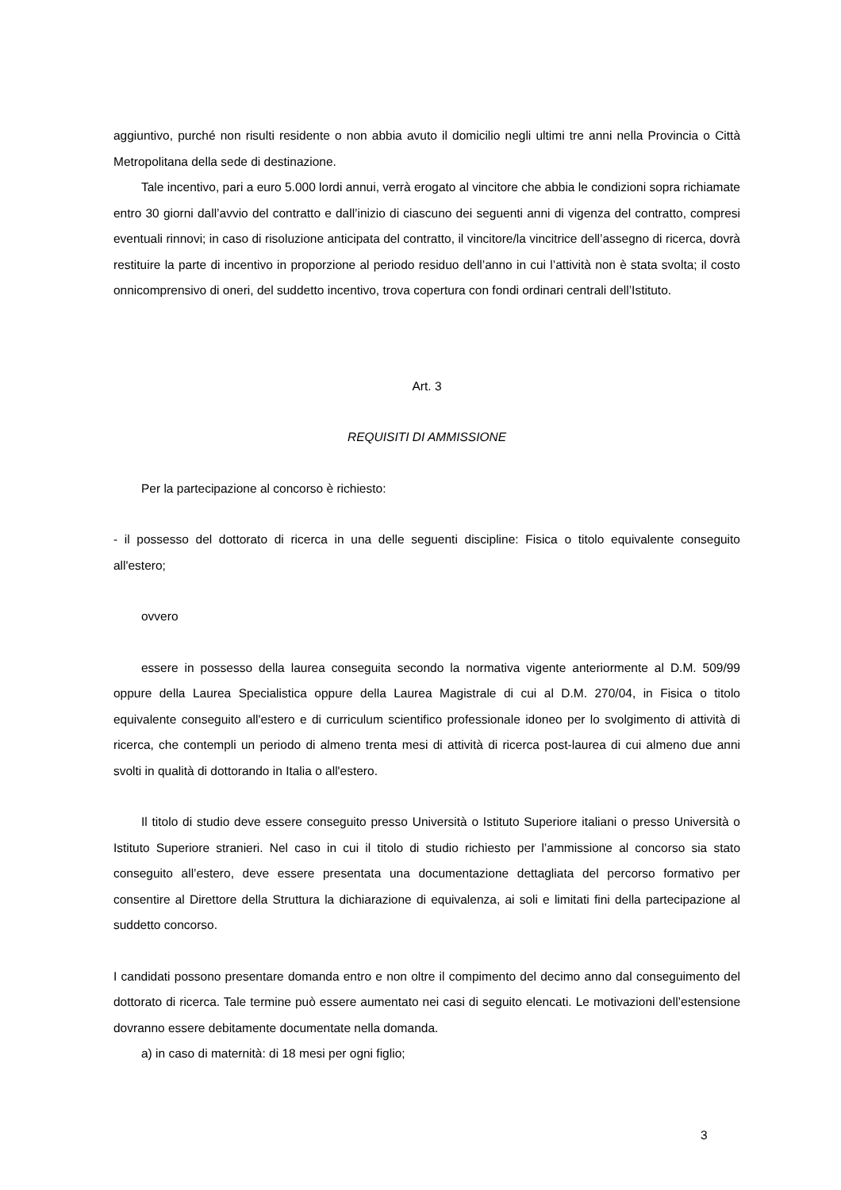aggiuntivo, purché non risulti residente o non abbia avuto il domicilio negli ultimi tre anni nella Provincia o Città Metropolitana della sede di destinazione.
Tale incentivo, pari a euro 5.000 lordi annui, verrà erogato al vincitore che abbia le condizioni sopra richiamate entro 30 giorni dall’avvio del contratto e dall’inizio di ciascuno dei seguenti anni di vigenza del contratto, compresi eventuali rinnovi; in caso di risoluzione anticipata del contratto, il vincitore/la vincitrice dell’assegno di ricerca, dovrà restituire la parte di incentivo in proporzione al periodo residuo dell’anno in cui l’attività non è stata svolta; il costo onnicomprensivo di oneri, del suddetto incentivo, trova copertura con fondi ordinari centrali dell’Istituto.
Art. 3
REQUISITI DI AMMISSIONE
Per la partecipazione al concorso è richiesto:
- il possesso del dottorato di ricerca in una delle seguenti discipline: Fisica o titolo equivalente conseguito all'estero;
ovvero
essere in possesso della laurea conseguita secondo la normativa vigente anteriormente al D.M. 509/99 oppure della Laurea Specialistica oppure della Laurea Magistrale di cui al D.M. 270/04, in Fisica o titolo equivalente conseguito all'estero e di curriculum scientifico professionale idoneo per lo svolgimento di attività di ricerca, che contempli un periodo di almeno trenta mesi di attività di ricerca post-laurea di cui almeno due anni svolti in qualità di dottorando in Italia o all'estero.
Il titolo di studio deve essere conseguito presso Università o Istituto Superiore italiani o presso Università o Istituto Superiore stranieri. Nel caso in cui il titolo di studio richiesto per l’ammissione al concorso sia stato conseguito all’estero, deve essere presentata una documentazione dettagliata del percorso formativo per consentire al Direttore della Struttura la dichiarazione di equivalenza, ai soli e limitati fini della partecipazione al suddetto concorso.
I candidati possono presentare domanda entro e non oltre il compimento del decimo anno dal conseguimento del dottorato di ricerca. Tale termine può essere aumentato nei casi di seguito elencati. Le motivazioni dell’estensione dovranno essere debitamente documentate nella domanda.
a) in caso di maternità: di 18 mesi per ogni figlio;
3